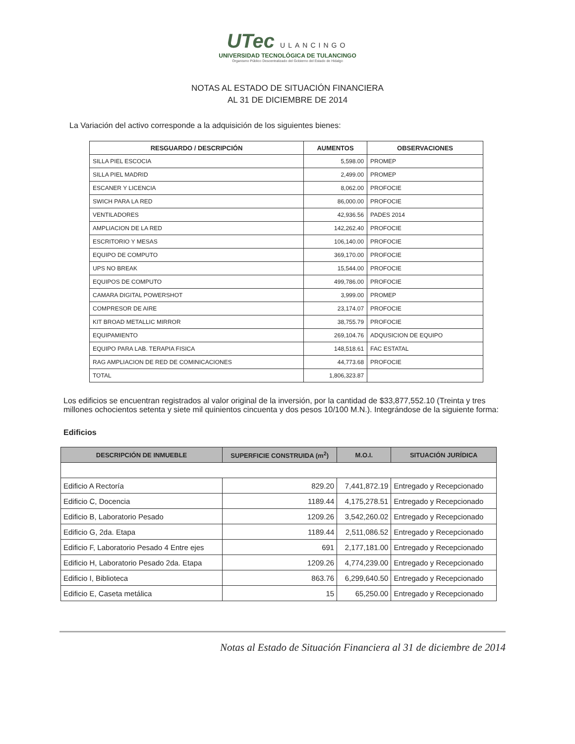UTec ULANCINGO
UNIVERSIDAD TECNOLÓGICA DE TULANCINGO
Organismo Público Descentralizado del Gobierno del Estado de Hidalgo
NOTAS AL ESTADO DE SITUACIÓN FINANCIERA
AL 31 DE DICIEMBRE DE 2014
La Variación del activo corresponde a la adquisición de los siguientes bienes:
| RESGUARDO / DESCRIPCIÓN | AUMENTOS | OBSERVACIONES |
| --- | --- | --- |
| SILLA PIEL ESCOCIA | 5,598.00 | PROMEP |
| SILLA PIEL MADRID | 2,499.00 | PROMEP |
| ESCANER Y LICENCIA | 8,062.00 | PROFOCIE |
| SWICH PARA LA RED | 86,000.00 | PROFOCIE |
| VENTILADORES | 42,936.56 | PADES 2014 |
| AMPLIACION DE LA RED | 142,262.40 | PROFOCIE |
| ESCRITORIO Y MESAS | 106,140.00 | PROFOCIE |
| EQUIPO DE COMPUTO | 369,170.00 | PROFOCIE |
| UPS NO BREAK | 15,544.00 | PROFOCIE |
| EQUIPOS DE COMPUTO | 499,786.00 | PROFOCIE |
| CAMARA DIGITAL POWERSHOT | 3,999.00 | PROMEP |
| COMPRESOR DE AIRE | 23,174.07 | PROFOCIE |
| KIT BROAD METALLIC MIRROR | 38,755.79 | PROFOCIE |
| EQUIPAMIENTO | 269,104.76 | ADQUSICION DE EQUIPO |
| EQUIPO PARA LAB. TERAPIA FISICA | 148,518.61 | FAC ESTATAL |
| RAG AMPLIACION DE RED DE COMINICACIONES | 44,773.68 | PROFOCIE |
| TOTAL | 1,806,323.87 | |
Los edificios se encuentran registrados al valor original de la inversión, por la cantidad de $33,877,552.10 (Treinta y tres millones ochocientos setenta y siete mil quinientos cincuenta y dos pesos 10/100 M.N.). Integrándose de la siguiente forma:
Edificios
| DESCRIPCIÓN DE INMUEBLE | SUPERFICIE CONSTRUIDA (m<sup>2</sup>) | M.O.I. | SITUACIÓN JURÍDICA |
| --- | --- | --- | --- |
| Edificio A Rectoría | 829.20 | 7,441,872.19 | Entregado y Recepcionado |
| Edificio C, Docencia | 1189.44 | 4,175,278.51 | Entregado y Recepcionado |
| Edificio B, Laboratorio Pesado | 1209.26 | 3,542,260.02 | Entregado y Recepcionado |
| Edificio G, 2da. Etapa | 1189.44 | 2,511,086.52 | Entregado y Recepcionado |
| Edificio F, Laboratorio Pesado 4 Entre ejes | 691 | 2,177,181.00 | Entregado y Recepcionado |
| Edificio H, Laboratorio Pesado 2da. Etapa | 1209.26 | 4,774,239.00 | Entregado y Recepcionado |
| Edificio I, Biblioteca | 863.76 | 6,299,640.50 | Entregado y Recepcionado |
| Edificio E, Caseta metálica | 15 | 65,250.00 | Entregado y Recepcionado |
Notas al Estado de Situación Financiera al 31 de diciembre de 2014